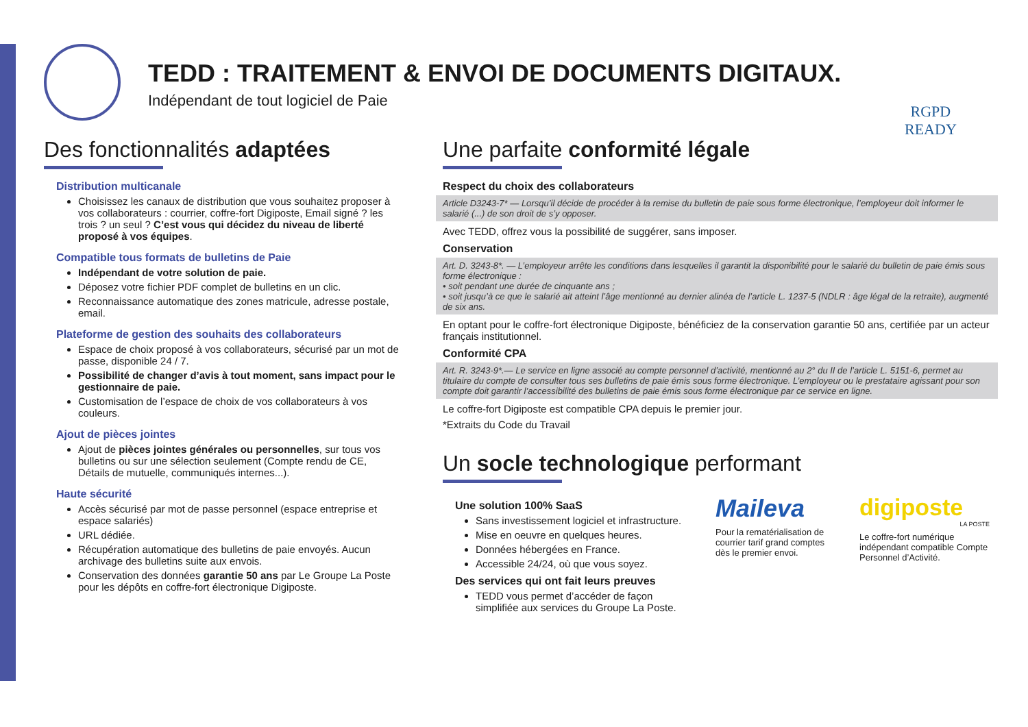TEDD : TRAITEMENT & ENVOI DE DOCUMENTS DIGITAUX.
Indépendant de tout logiciel de Paie
RGPD
READY
Des fonctionnalités adaptées
Distribution multicanale
Choisissez les canaux de distribution que vous souhaitez proposer à vos collaborateurs : courrier, coffre-fort Digiposte, Email signé ? les trois ? un seul ? C’est vous qui décidez du niveau de liberté proposé à vos équipes.
Compatible tous formats de bulletins de Paie
Indépendant de votre solution de paie.
Déposez votre fichier PDF complet de bulletins en un clic.
Reconnaissance automatique des zones matricule, adresse postale, email.
Plateforme de gestion des souhaits des collaborateurs
Espace de choix proposé à vos collaborateurs, sécurisé par un mot de passe, disponible 24 / 7.
Possibilité de changer d’avis à tout moment, sans impact pour le gestionnaire de paie.
Customisation de l’espace de choix de vos collaborateurs à vos couleurs.
Ajout de pièces jointes
Ajout de pièces jointes générales ou personnelles, sur tous vos bulletins ou sur une sélection seulement (Compte rendu de CE, Détails de mutuelle, communiqués internes...).
Haute sécurité
Accès sécurisé par mot de passe personnel (espace entreprise et espace salariés)
URL dédiée.
Récupération automatique des bulletins de paie envoyés. Aucun archivage des bulletins suite aux envois.
Conservation des données garantie 50 ans par Le Groupe La Poste pour les dépôts en coffre-fort électronique Digiposte.
Une parfaite conformité légale
Respect du choix des collaborateurs
Article D3243-7* — Lorsqu’il décide de procéder à la remise du bulletin de paie sous forme électronique, l’employeur doit informer le salarié (...) de son droit de s’y opposer.
Avec TEDD, offrez vous la possibilité de suggérer, sans imposer.
Conservation
Art. D. 3243-8*. — L’employeur arrête les conditions dans lesquelles il garantit la disponibilité pour le salarié du bulletin de paie émis sous forme électronique :
• soit pendant une durée de cinquante ans ;
• soit jusqu’à ce que le salarié ait atteint l’âge mentionné au dernier alinéa de l’article L. 1237-5 (NDLR : âge légal de la retraite), augmenté de six ans.
En optant pour le coffre-fort électronique Digiposte, bénéficiez de la conservation garantie 50 ans, certifiée par un acteur français institutionnel.
Conformité CPA
Art. R. 3243-9*.— Le service en ligne associé au compte personnel d’activité, mentionné au 2° du II de l’article L. 5151-6, permet au titulaire du compte de consulter tous ses bulletins de paie émis sous forme électronique. L’employeur ou le prestataire agissant pour son compte doit garantir l’accessibilité des bulletins de paie émis sous forme électronique par ce service en ligne.
Le coffre-fort Digiposte est compatible CPA depuis le premier jour.
*Extraits du Code du Travail
Un socle technologique performant
Une solution 100% SaaS
Sans investissement logiciel et infrastructure.
Mise en oeuvre en quelques heures.
Données hébergées en France.
Accessible 24/24, où que vous soyez.
Des services qui ont fait leurs preuves
TEDD vous permet d’accéder de façon simplifiée aux services du Groupe La Poste.
Maileva
Pour la rematérialisation de courrier tarif grand comptes dès le premier envoi.
digiposte
LA POSTE
Le coffre-fort numérique indépendant compatible Compte Personnel d’Activité.